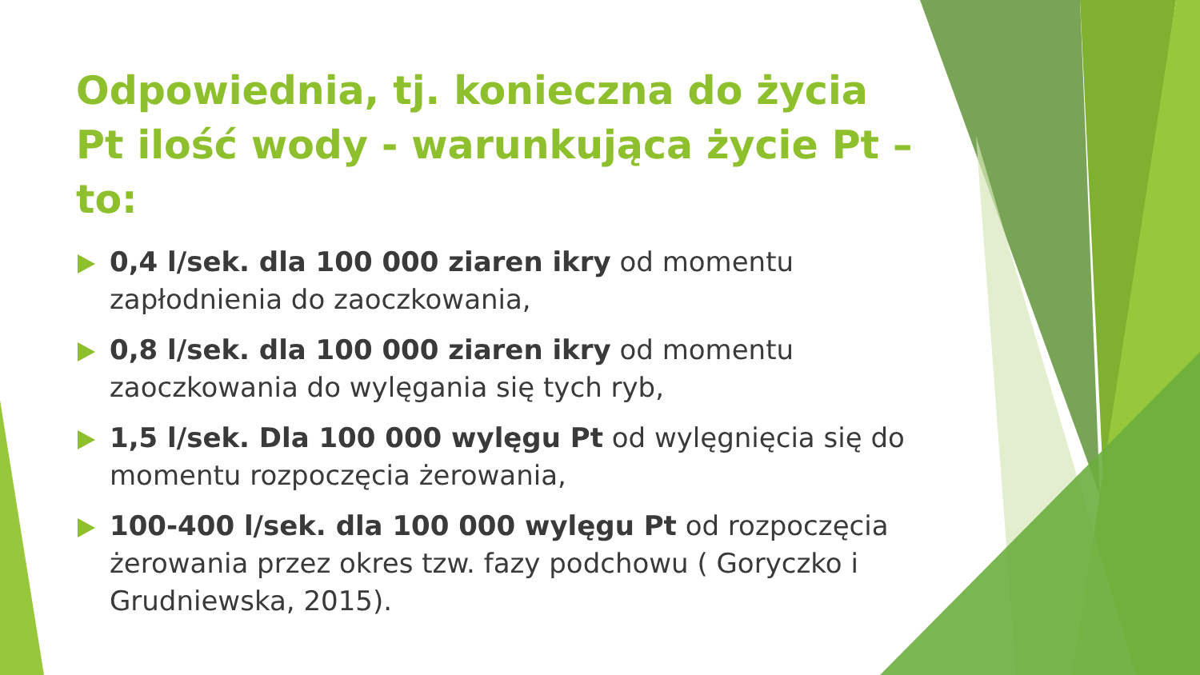Odpowiednia, tj. konieczna do życia Pt ilość wody - warunkująca życie Pt – to:
0,4 l/sek. dla 100 000 ziaren ikry od momentu zapłodnienia do zaoczkowania,
0,8 l/sek. dla 100 000 ziaren ikry od momentu zaoczkowania do wylęgania się tych ryb,
1,5 l/sek. Dla 100 000 wylęgu Pt od wylęgnięcia się do momentu rozpoczęcia żerowania,
100-400 l/sek. dla 100 000 wylęgu Pt od rozpoczęcia żerowania przez okres tzw. fazy podchowu ( Goryczko i Grudniewska, 2015).